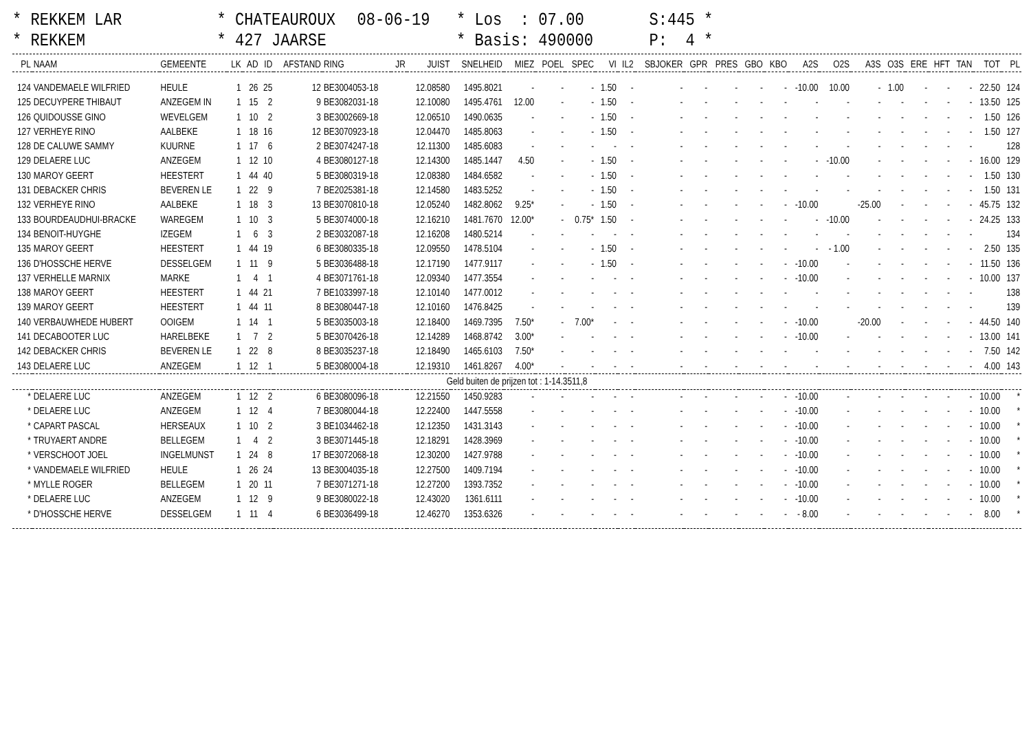* REKKEM LAR
* CHATEAUROUX
08-06-19
* Los : 07.00
S:445 *
* REKKEM
* 427 JAARSE
* Basis: 490000
P: 4 *
| PL | NAAM | GEMEENTE | LK | AD | ID | AFSTAND | RING | JR | JUIST | SNELHEID | MIEZ | POEL | SPEC | VI | IL2 | SBJOKER | GPR | PRES | GBO | KBO | A2S | O2S | A3S | O3S | ERE | HFT | TAN | TOT | PL |
| --- | --- | --- | --- | --- | --- | --- | --- | --- | --- | --- | --- | --- | --- | --- | --- | --- | --- | --- | --- | --- | --- | --- | --- | --- | --- | --- | --- | --- | --- |
| 124 | VANDEMAELE WILFRIED | HEULE | 1 | 26 | 25 | 12 | BE3004053-18 | | 12.08580 | 1495.8021 | - | - | - | 1.50 | - | - | - | - | - | - | -10.00 | 10.00 | - | 1.00 | - | - | - | 22.50 | 124 |
| 125 | DECUYPERE THIBAUT | ANZEGEM IN | 1 | 15 | 2 | 9 | BE3082031-18 | | 12.10080 | 1495.4761 | 12.00 | - | - | 1.50 | - | - | - | - | - | - | - | - | - | - | - | - | - | 13.50 | 125 |
| 126 | QUIDOUSSE GINO | WEVELGEM | 1 | 10 | 2 | 3 | BE3002669-18 | | 12.06510 | 1490.0635 | - | - | - | 1.50 | - | - | - | - | - | - | - | - | - | - | - | - | - | 1.50 | 126 |
| 127 | VERHEYE RINO | AALBEKE | 1 | 18 | 16 | 12 | BE3070923-18 | | 12.04470 | 1485.8063 | - | - | - | 1.50 | - | - | - | - | - | - | - | - | - | - | - | - | - | 1.50 | 127 |
| 128 | DE CALUWE SAMMY | KUURNE | 1 | 17 | 6 | 2 | BE3074247-18 | | 12.11300 | 1485.6083 | - | - | - | - | - | - | - | - | - | - | - | - | - | - | - | - | - | | 128 |
| 129 | DELAERE LUC | ANZEGEM | 1 | 12 | 10 | 4 | BE3080127-18 | | 12.14300 | 1485.1447 | 4.50 | - | - | 1.50 | - | - | - | - | - | - | - | -10.00 | - | - | - | - | - | 16.00 | 129 |
| 130 | MAROY GEERT | HEESTERT | 1 | 44 | 40 | 5 | BE3080319-18 | | 12.08380 | 1484.6582 | - | - | - | 1.50 | - | - | - | - | - | - | - | - | - | - | - | - | - | 1.50 | 130 |
| 131 | DEBACKER CHRIS | BEVEREN LE | 1 | 22 | 9 | 7 | BE2025381-18 | | 12.14580 | 1483.5252 | - | - | - | 1.50 | - | - | - | - | - | - | - | - | - | - | - | - | - | 1.50 | 131 |
| 132 | VERHEYE RINO | AALBEKE | 1 | 18 | 3 | 13 | BE3070810-18 | | 12.05240 | 1482.8062 | 9.25* | - | - | 1.50 | - | - | - | - | - | - | -10.00 | | -25.00 | - | - | - | - | 45.75 | 132 |
| 133 | BOURDEAUDHUI-BRACKE | WAREGEM | 1 | 10 | 3 | 5 | BE3074000-18 | | 12.16210 | 1481.7670 | 12.00* | - | 0.75* | 1.50 | - | - | - | - | - | - | - | -10.00 | - | - | - | - | - | 24.25 | 133 |
| 134 | BENOIT-HUYGHE | IZEGEM | 1 | 6 | 3 | 2 | BE3032087-18 | | 12.16208 | 1480.5214 | - | - | - | - | - | - | - | - | - | - | - | - | - | - | - | - | - | | 134 |
| 135 | MAROY GEERT | HEESTERT | 1 | 44 | 19 | 6 | BE3080335-18 | | 12.09550 | 1478.5104 | - | - | - | 1.50 | - | - | - | - | - | - | - | - 1.00 | - | - | - | - | - | 2.50 | 135 |
| 136 | D'HOSSCHE HERVE | DESSELGEM | 1 | 11 | 9 | 5 | BE3036488-18 | | 12.17190 | 1477.9117 | - | - | - | 1.50 | - | - | - | - | - | - | -10.00 | - | - | - | - | - | - | 11.50 | 136 |
| 137 | VERHELLE MARNIX | MARKE | 1 | 4 | 1 | 4 | BE3071761-18 | | 12.09340 | 1477.3554 | - | - | - | - | - | - | - | - | - | - | -10.00 | - | - | - | - | - | - | 10.00 | 137 |
| 138 | MAROY GEERT | HEESTERT | 1 | 44 | 21 | 7 | BE1033997-18 | | 12.10140 | 1477.0012 | - | - | - | - | - | - | - | - | - | - | - | - | - | - | - | - | - | | 138 |
| 139 | MAROY GEERT | HEESTERT | 1 | 44 | 11 | 8 | BE3080447-18 | | 12.10160 | 1476.8425 | - | - | - | - | - | - | - | - | - | - | - | - | - | - | - | - | - | | 139 |
| 140 | VERBAUWHEDE HUBERT | OOIGEM | 1 | 14 | 1 | 5 | BE3035003-18 | | 12.18400 | 1469.7395 | 7.50* | - | 7.00* | - | - | - | - | - | - | - | -10.00 | | -20.00 | - | - | - | - | 44.50 | 140 |
| 141 | DECABOOTER LUC | HARELBEKE | 1 | 7 | 2 | 5 | BE3070426-18 | | 12.14289 | 1468.8742 | 3.00* | - | - | - | - | - | - | - | - | - | -10.00 | - | - | - | - | - | - | 13.00 | 141 |
| 142 | DEBACKER CHRIS | BEVEREN LE | 1 | 22 | 8 | 8 | BE3035237-18 | | 12.18490 | 1465.6103 | 7.50* | - | - | - | - | - | - | - | - | - | - | - | - | - | - | - | - | 7.50 | 142 |
| 143 | DELAERE LUC | ANZEGEM | 1 | 12 | 1 | 5 | BE3080004-18 | | 12.19310 | 1461.8267 | 4.00* | - | - | - | - | - | - | - | - | - | - | - | - | - | - | - | - | 4.00 | 143 |
| Geld buiten de prijzen tot : 1-14.3511,8 | | | | | | | | | | | | | | | | | | | | | | | | | | | | | |
| * | DELAERE LUC | ANZEGEM | 1 | 12 | 2 | 6 | BE3080096-18 | | 12.21550 | 1450.9283 | - | - | - | - | - | - | - | - | - | - | -10.00 | - | - | - | - | - | - | 10.00 | * |
| * | DELAERE LUC | ANZEGEM | 1 | 12 | 4 | 7 | BE3080044-18 | | 12.22400 | 1447.5558 | - | - | - | - | - | - | - | - | - | - | -10.00 | - | - | - | - | - | - | 10.00 | * |
| * | CAPART PASCAL | HERSEAUX | 1 | 10 | 2 | 3 | BE1034462-18 | | 12.12350 | 1431.3143 | - | - | - | - | - | - | - | - | - | - | -10.00 | - | - | - | - | - | - | 10.00 | * |
| * | TRUYAERT ANDRE | BELLEGEM | 1 | 4 | 2 | 3 | BE3071445-18 | | 12.18291 | 1428.3969 | - | - | - | - | - | - | - | - | - | - | -10.00 | - | - | - | - | - | - | 10.00 | * |
| * | VERSCHOOT JOEL | INGELMUNST | 1 | 24 | 8 | 17 | BE3072068-18 | | 12.30200 | 1427.9788 | - | - | - | - | - | - | - | - | - | - | -10.00 | - | - | - | - | - | - | 10.00 | * |
| * | VANDEMAELE WILFRIED | HEULE | 1 | 26 | 24 | 13 | BE3004035-18 | | 12.27500 | 1409.7194 | - | - | - | - | - | - | - | - | - | - | -10.00 | - | - | - | - | - | - | 10.00 | * |
| * | MYLLE ROGER | BELLEGEM | 1 | 20 | 11 | 7 | BE3071271-18 | | 12.27200 | 1393.7352 | - | - | - | - | - | - | - | - | - | - | -10.00 | - | - | - | - | - | - | 10.00 | * |
| * | DELAERE LUC | ANZEGEM | 1 | 12 | 9 | 9 | BE3080022-18 | | 12.43020 | 1361.6111 | - | - | - | - | - | - | - | - | - | - | -10.00 | - | - | - | - | - | - | 10.00 | * |
| * | D'HOSSCHE HERVE | DESSELGEM | 1 | 11 | 4 | 6 | BE3036499-18 | | 12.46270 | 1353.6326 | - | - | - | - | - | - | - | - | - | - | - 8.00 | - | - | - | - | - | - | 8.00 | * |